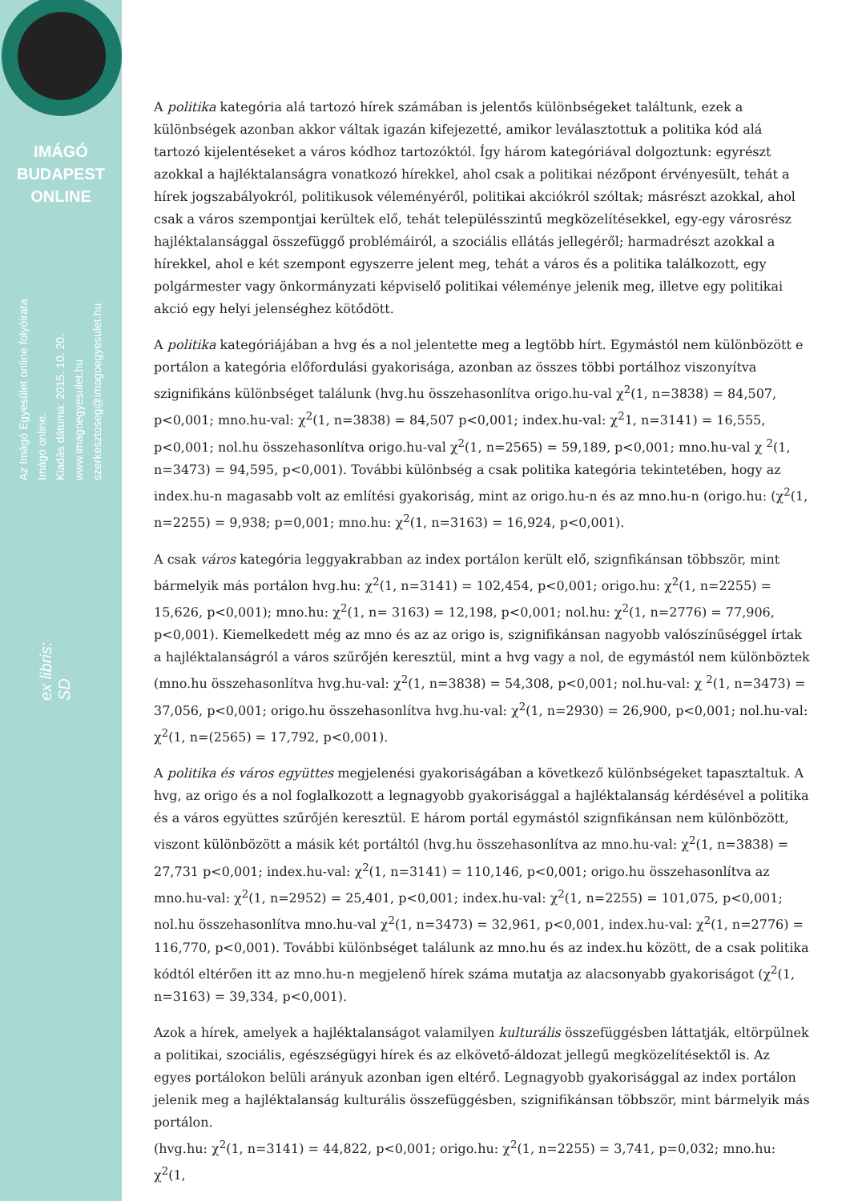IMÁGÓ
BUDAPEST
ONLINE
Az Imágó Egyesület online folyóirata
Imágó online.
Kiadás dátuma: 2015. 10. 20.
www.imagoegyesulet.hu
szerkesztoseg@imagoegyesulet.hu
ex libris:
SD
A politika kategória alá tartozó hírek számában is jelentős különbségeket találtunk, ezek a különbségek azonban akkor váltak igazán kifejezetté, amikor leválasztottuk a politika kód alá tartozó kijelentéseket a város kódhoz tartozóktól. Így három kategóriával dolgoztunk: egyrészt azokkal a hajléktalanságra vonatkozó hírekkel, ahol csak a politikai nézőpont érvényesült, tehát a hírek jogszabályokról, politikusok véleményéről, politikai akciókról szóltak; másrészt azokkal, ahol csak a város szempontjai kerültek elő, tehát településszintű megközelítésekkel, egy-egy városrész hajléktalansággal összefüggő problémáiról, a szociális ellátás jellegéről; harmadrészt azokkal a hírekkel, ahol e két szempont egyszerre jelent meg, tehát a város és a politika találkozott, egy polgármester vagy önkormányzati képviselő politikai véleménye jelenik meg, illetve egy politikai akció egy helyi jelenséghez kötődött.
A politika kategóriájában a hvg és a nol jelentette meg a legtöbb hírt. Egymástól nem különbözött e portálon a kategória előfordulási gyakorisága, azonban az összes többi portálhoz viszonyítva szignifikáns különbséget találunk (hvg.hu összehasonlítva origo.hu-val χ<sup>2</sup>(1, n=3838) = 84,507, p<0,001; mno.hu-val: χ<sup>2</sup>(1, n=3838) = 84,507 p<0,001; index.hu-val: χ<sup>2</sup>1, n=3141) = 16,555, p<0,001; nol.hu összehasonlítva origo.hu-val χ<sup>2</sup>(1, n=2565) = 59,189, p<0,001; mno.hu-val χ <sup>2</sup>(1, n=3473) = 94,595, p<0,001). További különbség a csak politika kategória tekintetében, hogy az index.hu-n magasabb volt az említési gyakoriság, mint az origo.hu-n és az mno.hu-n (origo.hu: (χ<sup>2</sup>(1, n=2255) = 9,938; p=0,001; mno.hu: χ<sup>2</sup>(1, n=3163) = 16,924, p<0,001).
A csak város kategória leggyakrabban az index portálon került elő, szignfikánsan többször, mint bármelyik más portálon hvg.hu: χ<sup>2</sup>(1, n=3141) = 102,454, p<0,001; origo.hu: χ<sup>2</sup>(1, n=2255) = 15,626, p<0,001); mno.hu: χ<sup>2</sup>(1, n= 3163) = 12,198, p<0,001; nol.hu: χ<sup>2</sup>(1, n=2776) = 77,906, p<0,001). Kiemelkedett még az mno és az az origo is, szignifikánsan nagyobb valószínűséggel írtak a hajléktalanságról a város szűrőjén keresztül, mint a hvg vagy a nol, de egymástól nem különböztek (mno.hu összehasonlítva hvg.hu-val: χ<sup>2</sup>(1, n=3838) = 54,308, p<0,001; nol.hu-val: χ <sup>2</sup>(1, n=3473) = 37,056, p<0,001; origo.hu összehasonlítva hvg.hu-val: χ<sup>2</sup>(1, n=2930) = 26,900, p<0,001; nol.hu-val: χ<sup>2</sup>(1, n=(2565) = 17,792, p<0,001).
A politika és város együttes megjelenési gyakoriságában a következő különbségeket tapasztaltuk. A hvg, az origo és a nol foglalkozott a legnagyobb gyakorisággal a hajléktalanság kérdésével a politika és a város együttes szűrőjén keresztül. E három portál egymástól szignfikánsan nem különbözött, viszont különbözött a másik két portáltól (hvg.hu összehasonlítva az mno.hu-val: χ<sup>2</sup>(1, n=3838) = 27,731 p<0,001; index.hu-val: χ<sup>2</sup>(1, n=3141) = 110,146, p<0,001; origo.hu összehasonlítva az mno.hu-val: χ<sup>2</sup>(1, n=2952) = 25,401, p<0,001; index.hu-val: χ<sup>2</sup>(1, n=2255) = 101,075, p<0,001; nol.hu összehasonlítva mno.hu-val χ<sup>2</sup>(1, n=3473) = 32,961, p<0,001, index.hu-val: χ<sup>2</sup>(1, n=2776) = 116,770, p<0,001). További különbséget találunk az mno.hu és az index.hu között, de a csak politika kódtól eltérően itt az mno.hu-n megjelenő hírek száma mutatja az alacsonyabb gyakoriságot (χ<sup>2</sup>(1, n=3163) = 39,334, p<0,001).
Azok a hírek, amelyek a hajléktalanságot valamilyen kulturális összefüggésben láttatják, eltörpülnek a politikai, szociális, egészségügyi hírek és az elkövető-áldozat jellegű megközelítésektől is. Az egyes portálokon belüli arányuk azonban igen eltérő. Legnagyobb gyakorisággal az index portálon jelenik meg a hajléktalanság kulturális összefüggésben, szignifikánsan többször, mint bármelyik más portálon.
(hvg.hu: χ<sup>2</sup>(1, n=3141) = 44,822, p<0,001; origo.hu: χ<sup>2</sup>(1, n=2255) = 3,741, p=0,032; mno.hu: χ<sup>2</sup>(1,